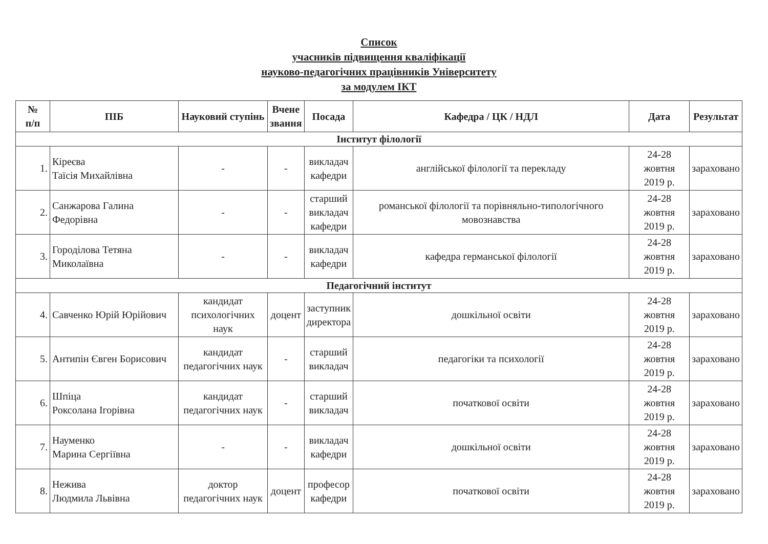Список
учасників підвищення кваліфікації
науково-педагогічних працівників Університету
за модулем ІКТ
| № п/п | ПІБ | Науковий ступінь | Вчене звання | Посада | Кафедра / ЦК / НДЛ | Дата | Результат |
| --- | --- | --- | --- | --- | --- | --- | --- |
| Інститут філології | | | | | | | |
| 1. | Кіреєва Таїсія Михайлівна | - | - | викладач кафедри | англійської філології та перекладу | 24-28 жовтня 2019 р. | зараховано |
| 2. | Санжарова Галина Федорівна | - | - | старший викладач кафедри | романської філології та порівняльно-типологічного мовознавства | 24-28 жовтня 2019 р. | зараховано |
| 3. | Городілова Тетяна Миколаївна | - | - | викладач кафедри | кафедра германської філології | 24-28 жовтня 2019 р. | зараховано |
| Педагогічний інститут | | | | | | | |
| 4. | Савченко Юрій Юрійович | кандидат психологічних наук | доцент | заступник директора | дошкільної освіти | 24-28 жовтня 2019 р. | зараховано |
| 5. | Антипін Євген Борисович | кандидат педагогічних наук | - | старший викладач | педагогіки та психології | 24-28 жовтня 2019 р. | зараховано |
| 6. | Шпіца Роксолана Ігорівна | кандидат педагогічних наук | - | старший викладач | початкової освіти | 24-28 жовтня 2019 р. | зараховано |
| 7. | Науменко Марина Сергіївна | - | - | викладач кафедри | дошкільної освіти | 24-28 жовтня 2019 р. | зараховано |
| 8. | Нежива Людмила Львівна | доктор педагогічних наук | доцент | професор кафедри | початкової освіти | 24-28 жовтня 2019 р. | зараховано |